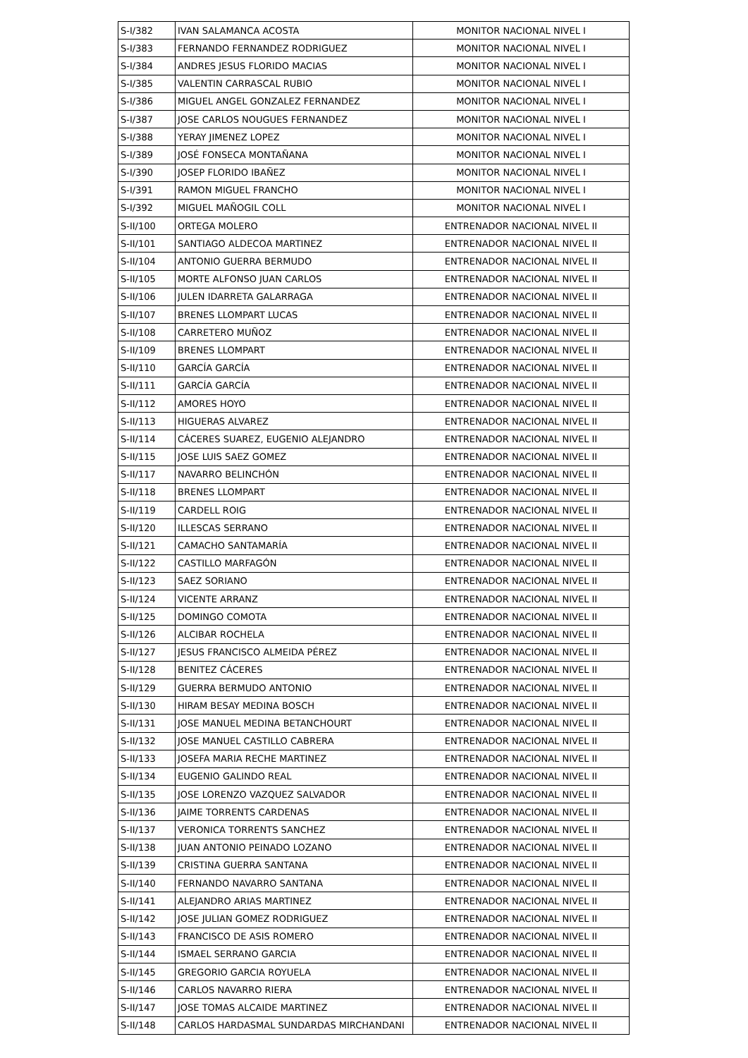| S-I/382 | IVAN SALAMANCA ACOSTA | MONITOR NACIONAL NIVEL I |
| S-I/383 | FERNANDO FERNANDEZ RODRIGUEZ | MONITOR NACIONAL NIVEL I |
| S-I/384 | ANDRES JESUS FLORIDO MACIAS | MONITOR NACIONAL NIVEL I |
| S-I/385 | VALENTIN CARRASCAL RUBIO | MONITOR NACIONAL NIVEL I |
| S-I/386 | MIGUEL ANGEL GONZALEZ FERNANDEZ | MONITOR NACIONAL NIVEL I |
| S-I/387 | JOSE CARLOS NOUGUES FERNANDEZ | MONITOR NACIONAL NIVEL I |
| S-I/388 | YERAY JIMENEZ LOPEZ | MONITOR NACIONAL NIVEL I |
| S-I/389 | JOSÉ FONSECA MONTAÑANA | MONITOR NACIONAL NIVEL I |
| S-I/390 | JOSEP FLORIDO IBAÑEZ | MONITOR NACIONAL NIVEL I |
| S-I/391 | RAMON MIGUEL FRANCHO | MONITOR NACIONAL NIVEL I |
| S-I/392 | MIGUEL MAÑOGIL COLL | MONITOR NACIONAL NIVEL I |
| S-II/100 | ORTEGA MOLERO | ENTRENADOR NACIONAL NIVEL II |
| S-II/101 | SANTIAGO ALDECOA MARTINEZ | ENTRENADOR NACIONAL NIVEL II |
| S-II/104 | ANTONIO GUERRA BERMUDO | ENTRENADOR NACIONAL NIVEL II |
| S-II/105 | MORTE ALFONSO JUAN CARLOS | ENTRENADOR NACIONAL NIVEL II |
| S-II/106 | JULEN IDARRETA GALARRAGA | ENTRENADOR NACIONAL NIVEL II |
| S-II/107 | BRENES LLOMPART LUCAS | ENTRENADOR NACIONAL NIVEL II |
| S-II/108 | CARRETERO MUÑOZ | ENTRENADOR NACIONAL NIVEL II |
| S-II/109 | BRENES LLOMPART | ENTRENADOR NACIONAL NIVEL II |
| S-II/110 | GARCÍA GARCÍA | ENTRENADOR NACIONAL NIVEL II |
| S-II/111 | GARCÍA GARCÍA | ENTRENADOR NACIONAL NIVEL II |
| S-II/112 | AMORES HOYO | ENTRENADOR NACIONAL NIVEL II |
| S-II/113 | HIGUERAS ALVAREZ | ENTRENADOR NACIONAL NIVEL II |
| S-II/114 | CÁCERES SUAREZ, EUGENIO ALEJANDRO | ENTRENADOR NACIONAL NIVEL II |
| S-II/115 | JOSE LUIS SAEZ GOMEZ | ENTRENADOR NACIONAL NIVEL II |
| S-II/117 | NAVARRO BELINCHÓN | ENTRENADOR NACIONAL NIVEL II |
| S-II/118 | BRENES LLOMPART | ENTRENADOR NACIONAL NIVEL II |
| S-II/119 | CARDELL ROIG | ENTRENADOR NACIONAL NIVEL II |
| S-II/120 | ILLESCAS SERRANO | ENTRENADOR NACIONAL NIVEL II |
| S-II/121 | CAMACHO SANTAMARÍA | ENTRENADOR NACIONAL NIVEL II |
| S-II/122 | CASTILLO MARFAGÓN | ENTRENADOR NACIONAL NIVEL II |
| S-II/123 | SAEZ SORIANO | ENTRENADOR NACIONAL NIVEL II |
| S-II/124 | VICENTE ARRANZ | ENTRENADOR NACIONAL NIVEL II |
| S-II/125 | DOMINGO COMOTA | ENTRENADOR NACIONAL NIVEL II |
| S-II/126 | ALCIBAR ROCHELA | ENTRENADOR NACIONAL NIVEL II |
| S-II/127 | JESUS FRANCISCO ALMEIDA PÉREZ | ENTRENADOR NACIONAL NIVEL II |
| S-II/128 | BENITEZ CÁCERES | ENTRENADOR NACIONAL NIVEL II |
| S-II/129 | GUERRA BERMUDO ANTONIO | ENTRENADOR NACIONAL NIVEL II |
| S-II/130 | HIRAM BESAY MEDINA BOSCH | ENTRENADOR NACIONAL NIVEL II |
| S-II/131 | JOSE MANUEL MEDINA BETANCHOURT | ENTRENADOR NACIONAL NIVEL II |
| S-II/132 | JOSE MANUEL CASTILLO CABRERA | ENTRENADOR NACIONAL NIVEL II |
| S-II/133 | JOSEFA MARIA RECHE MARTINEZ | ENTRENADOR NACIONAL NIVEL II |
| S-II/134 | EUGENIO GALINDO REAL | ENTRENADOR NACIONAL NIVEL II |
| S-II/135 | JOSE LORENZO VAZQUEZ SALVADOR | ENTRENADOR NACIONAL NIVEL II |
| S-II/136 | JAIME TORRENTS CARDENAS | ENTRENADOR NACIONAL NIVEL II |
| S-II/137 | VERONICA TORRENTS SANCHEZ | ENTRENADOR NACIONAL NIVEL II |
| S-II/138 | JUAN ANTONIO PEINADO LOZANO | ENTRENADOR NACIONAL NIVEL II |
| S-II/139 | CRISTINA GUERRA SANTANA | ENTRENADOR NACIONAL NIVEL II |
| S-II/140 | FERNANDO NAVARRO SANTANA | ENTRENADOR NACIONAL NIVEL II |
| S-II/141 | ALEJANDRO ARIAS MARTINEZ | ENTRENADOR NACIONAL NIVEL II |
| S-II/142 | JOSE JULIAN GOMEZ RODRIGUEZ | ENTRENADOR NACIONAL NIVEL II |
| S-II/143 | FRANCISCO DE ASIS ROMERO | ENTRENADOR NACIONAL NIVEL II |
| S-II/144 | ISMAEL SERRANO GARCIA | ENTRENADOR NACIONAL NIVEL II |
| S-II/145 | GREGORIO GARCIA ROYUELA | ENTRENADOR NACIONAL NIVEL II |
| S-II/146 | CARLOS NAVARRO RIERA | ENTRENADOR NACIONAL NIVEL II |
| S-II/147 | JOSE TOMAS ALCAIDE MARTINEZ | ENTRENADOR NACIONAL NIVEL II |
| S-II/148 | CARLOS HARDASMAL SUNDARDAS MIRCHANDANI | ENTRENADOR NACIONAL NIVEL II |